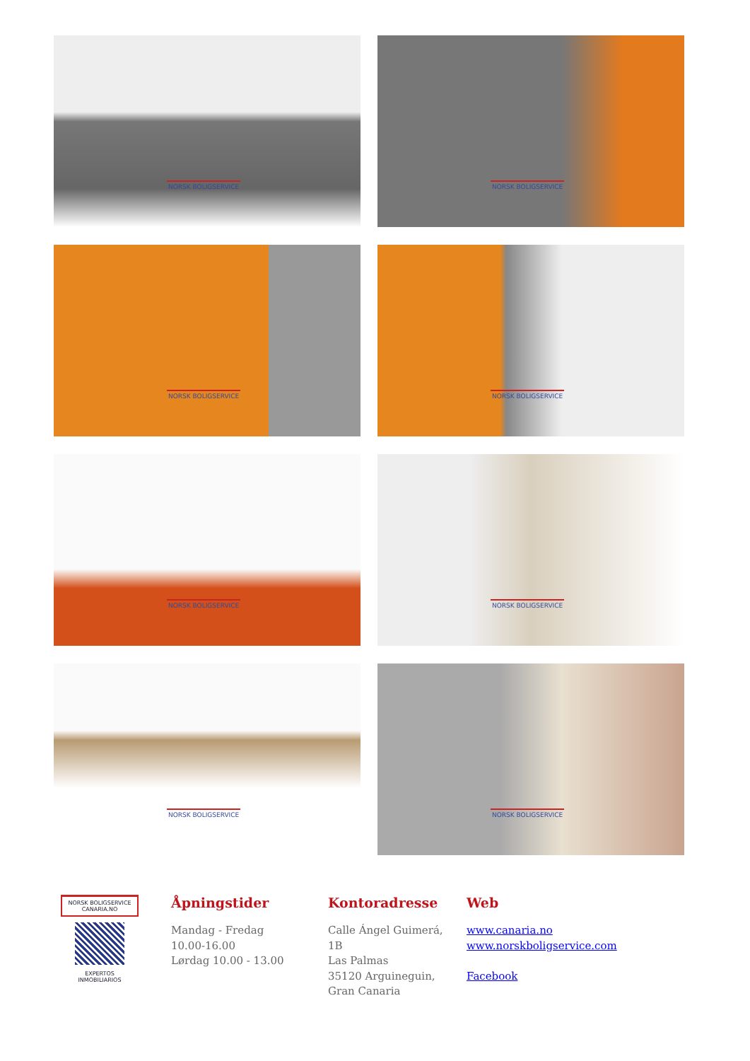NORSK BOLIGSERVICE
NORSK BOLIGSERVICE
NORSK BOLIGSERVICE
NORSK BOLIGSERVICE
NORSK BOLIGSERVICE
NORSK BOLIGSERVICE
NORSK BOLIGSERVICE
NORSK BOLIGSERVICE
NORSK BOLIGSERVICE
CANARIA.NO
EXPERTOS
INMOBILIARIOS
Åpningstider
Mandag - Fredag
10.00-16.00
Lørdag 10.00 - 13.00
Kontoradresse
Calle Ángel Guimerá,
1B
Las Palmas
35120 Arguineguin,
Gran Canaria
Web
www.canaria.no
www.norskboligservice.com
Facebook